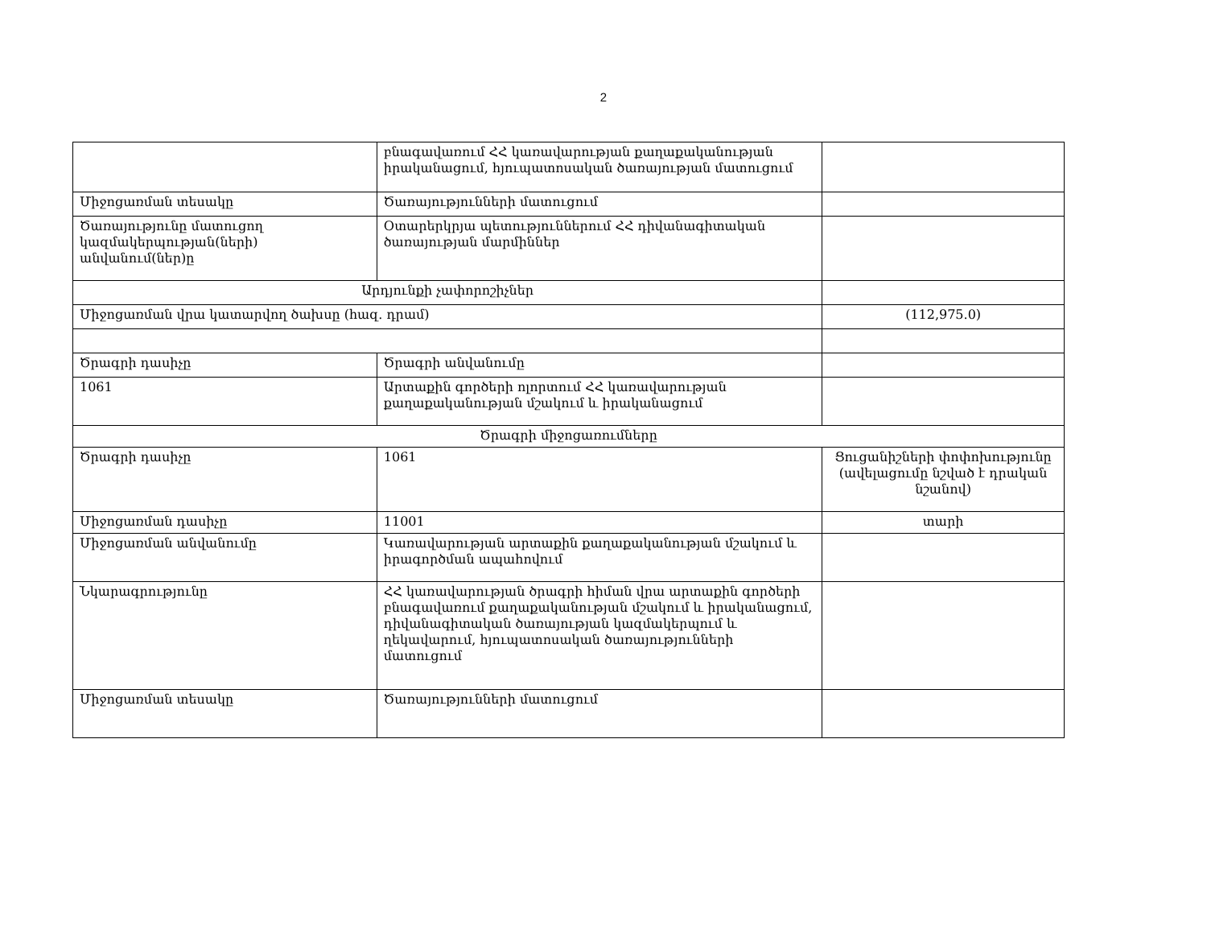2
| | բնագավառում ՀՀ կառավարության քաղաքականության իրականացում, հյուպատոսական ծառայության մատուցում | |
| Միջոցառման տեսակը | Ծառայությունների մատուցում | |
| Ծառայությունը մատուցող կազմակերպության(ների) անվանում(ներ)ը | Օտարերկրյա պետություններում ՀՀ դիվանագիտական ծառայության մարմիններ | |
| Արդյունքի չափորոշիչներ | | |
| Միջոցառման վրա կատարվող ծախսը (հազ. դրամ) | | (112,975.0) |
| Ծրագրի դասիչը | Ծրագրի անվանումը | |
| 1061 | Արտաքին գործերի ոլորտում ՀՀ կառավարության քաղաքականության մշակում և իրականացում | |
| Ծրագրի միջոցառումները | | |
| Ծրագրի դասիչը | 1061 | Ցուցանիշների փոփոխությունը (ավելացումը նշված է դրական նշանով) |
| Միջոցառման դասիչը | 11001 | տարի |
| Միջոցառման անվանումը | Կառավարության արտաքին քաղաքականության մշակում և իրագործման ապահովում | |
| Նկարագրությունը | ՀՀ կառավարության ծրագրի հիման վրա արտաքին գործերի բնագավառում քաղաքականության մշակում և իրականացում, դիվանագիտական ծառայության կազմակերպում և ղեկավարում, հյուպատոսական ծառայությունների մատուցում | |
| Միջոցառման տեսակը | Ծառայությունների մատուցում | |